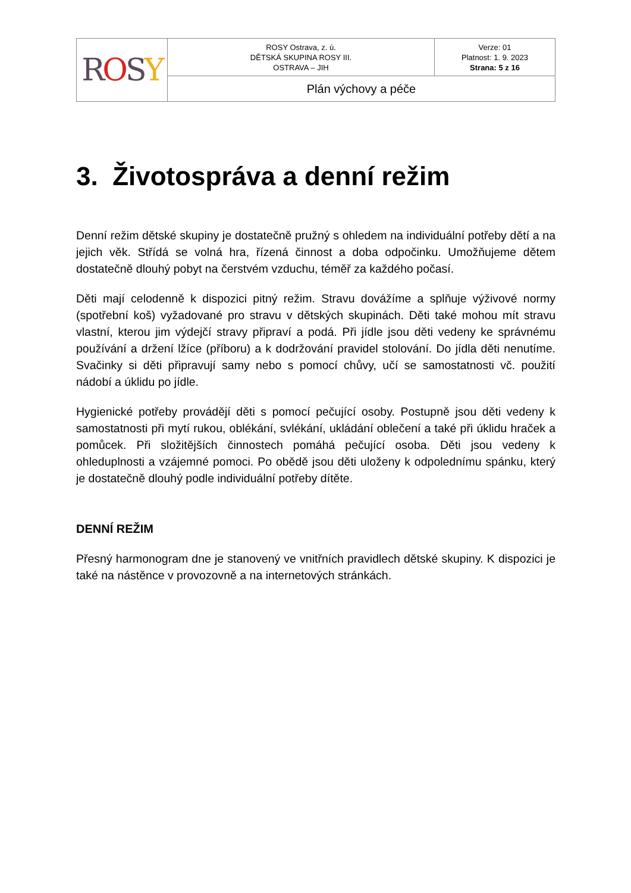| R O S Y | ROSY Ostrava, z. ú. DĚTSKÁ SKUPINA ROSY III. OSTRAVA – JIH | Verze: 01 Platnost: 1. 9. 2023 Strana: 5 z 16 |
| | Plán výchovy a péče | |
3. Životospráva a denní režim
Denní režim dětské skupiny je dostatečně pružný s ohledem na individuální potřeby dětí a na jejich věk. Střídá se volná hra, řízená činnost a doba odpočinku. Umožňujeme dětem dostatečně dlouhý pobyt na čerstvém vzduchu, téměř za každého počasí.
Děti mají celodenně k dispozici pitný režim. Stravu dovážíme a splňuje výživové normy (spotřební koš) vyžadované pro stravu v dětských skupinách. Děti také mohou mít stravu vlastní, kterou jim výdejčí stravy připraví a podá. Při jídle jsou děti vedeny ke správnému používání a držení lžíce (příboru) a k dodržování pravidel stolování. Do jídla děti nenutíme. Svačinky si děti připravují samy nebo s pomocí chůvy, učí se samostatnosti vč. použití nádobí a úklidu po jídle.
Hygienické potřeby provádějí děti s pomocí pečující osoby. Postupně jsou děti vedeny k samostatnosti při mytí rukou, oblékání, svlékání, ukládání oblečení a také při úklidu hraček a pomůcek. Při složitějších činnostech pomáhá pečující osoba. Děti jsou vedeny k ohleduplnosti a vzájemné pomoci. Po obědě jsou děti uloženy k odpolednímu spánku, který je dostatečně dlouhý podle individuální potřeby dítěte.
DENNÍ REŽIM
Přesný harmonogram dne je stanovený ve vnitřních pravidlech dětské skupiny. K dispozici je také na nástěnce v provozovně a na internetových stránkách.